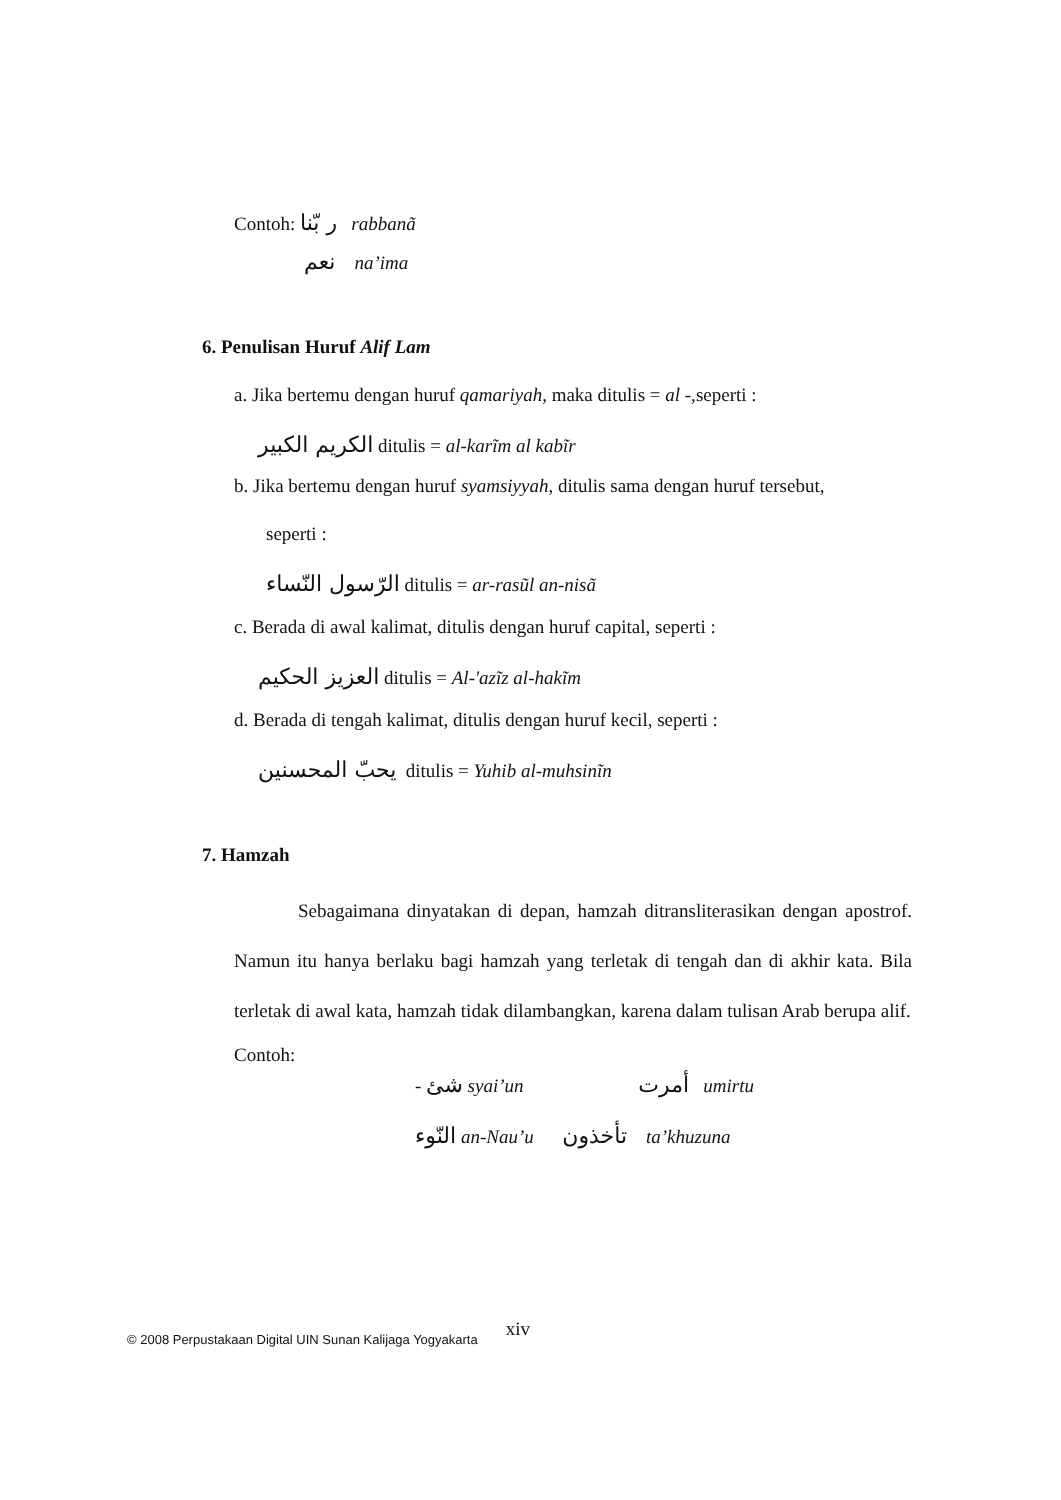Contoh: ر بّنا rabbanã
نعم na’ima
6. Penulisan Huruf Alif Lam
a. Jika bertemu dengan huruf qamariyah, maka ditulis = al -, seperti :
الكريم الكبير ditulis = al-karĩm al kabĩr
b. Jika bertemu dengan huruf syamsiyyah, ditulis sama dengan huruf tersebut,
seperti :
الرّسول النّساء ditulis = ar-rasũl an-nisã
c. Berada di awal kalimat, ditulis dengan huruf capital, seperti :
العزيز الحكيم ditulis = Al-'azĩz al-hakĩm
d. Berada di tengah kalimat, ditulis dengan huruf kecil, seperti :
يحبّ المحسنين ditulis = Yuhib al-muhsinĩn
7. Hamzah
Sebagaimana dinyatakan di depan, hamzah ditransliterasikan dengan apostrof. Namun itu hanya berlaku bagi hamzah yang terletak di tengah dan di akhir kata. Bila terletak di awal kata, hamzah tidak dilambangkan, karena dalam tulisan Arab berupa alif.
Contoh:
- شئ syai’un أمرت umirtu
النّوء an-Nau’u تأخذون ta’khuzuna
© 2008 Perpustakaan Digital UIN Sunan Kalijaga Yogyakarta xiv